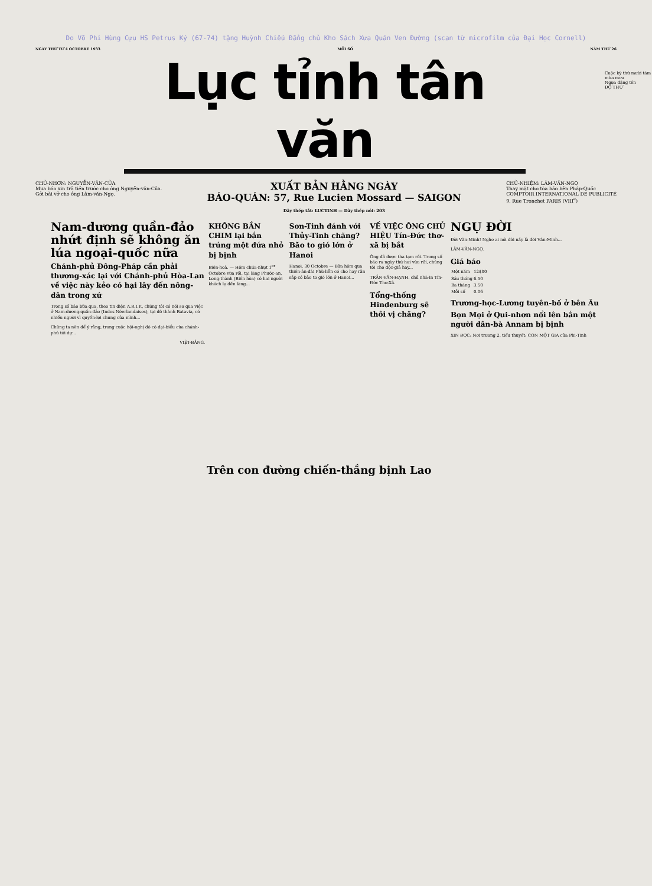Do Võ Phi Hùng Cựu HS Petrus Ký (67-74) tặng Huỳnh Chiếu Đẳng chủ Kho Sách Xưa Quán Ven Đường (scan từ microfilm của Đại Học Cornell)
NGÀY THỨ TƯ 4 OCTOBRE 1933 MỖI SỐ NĂM THỨ 26
Lục tỉnh tân văn
CHỦ-NHƠN: NGUYỄN-VĂN-CỦA
Mua báo xin trả tiền trước cho ông Nguyễn-văn-Của.
Gởi bài vở cho ông Lâm-văn-Ngọ.
XUẤT BẢN HẰNG NGÀY
BÁO-QUÁN: 57, Rue Lucien Mossard — SAIGON
Dây thép tắt: LUCTINH — Dây thép nói: 203
CHỦ-NHIỆM: LÂM-VĂN-NGỌ
Thay mặt cho tòa báo bên Pháp-Quốc
COMPTOIR INTERNATIONAL DE PUBLICITÉ
9, Rue Tronchet PARIS (VIII<sup>e</sup>)
Nam-dương quần-đảo nhứt định sẽ không ăn lúa ngoại-quốc nữa
Chánh-phủ Đông-Pháp cần phải thương-xác lại với Chánh-phủ Hòa-Lan về việc này kẻo có hại lây đến nông-dân trong xứ
Trong số báo bữa qua, theo tin điện A.R.I.P., chúng tôi có nói sơ qua việc ở Nam-dương-quần-đảo (Indes Néerlandaises), tại đô thành Batavia, có nhiều người vì quyền-lợi chung của mình...
Chủng ta nên để ý rằng, trong cuộc hội-nghị đó có đại-biểu của chánh-phủ tới dự...
VIỆT-BẰNG.
KHÔNG BẮN CHIM lại bắn trúng một đứa nhỏ bị bịnh
Biên-hoà. — Hôm chúa-nhựt 1<sup>er</sup> Octobre vừa rồi, tại làng Phước-an, Long-thành (Biên hòa) có hai người khách lạ đến làng...
Sơn-Tinh đánh với Thủy-Tinh chăng? Bão to gió lớn ở Hanoi
Hanoi, 30 Octobre — Bữa hôm qua thiên-ân-đài Phù-liễn có cho hay rằn sắp có bão to gió lớn ở Hanoi...
VỀ VIỆC ÔNG CHỦ HIỆU Tín-Đức thơ-xã bị bắt
Ông đã được tha tạm rồi. Trong số báo ra ngày thứ hai vừa rồi, chúng tôi cho độc-giả hay...
TRẦN-VĂN-HẠNH. chủ nhà-in Tín-Đức Thơ-Xã.
Tổng-thống Hindenburg sẽ thôi vị chăng?
NGỤ ĐỜI
Đời Văn-Minh! Nghe ai nói đời nầy là đời Văn-Minh...
LÂM-VĂN-NGỌ.
Giá báo
| Một năm | 12$00 |
| Sáu tháng | 6.50 |
| Ba tháng | 3.50 |
| Mỗi số | 0.06 |
Trương-học-Lương tuyên-bố ở bên Âu
Bọn Mọi ở Qui-nhơn nổi lên bắn một người dân-bà Annam bị bịnh
XIN ĐỌC: Nơi trương 2, tiểu thuyết: CON MỘT GIA của Phi-Tinh
Trên con đường chiến-thắng bịnh Lao
Cuộc kỳ thứ mười tám mùa mưa
Ngựa đăng tên
ĐỘ THỨ